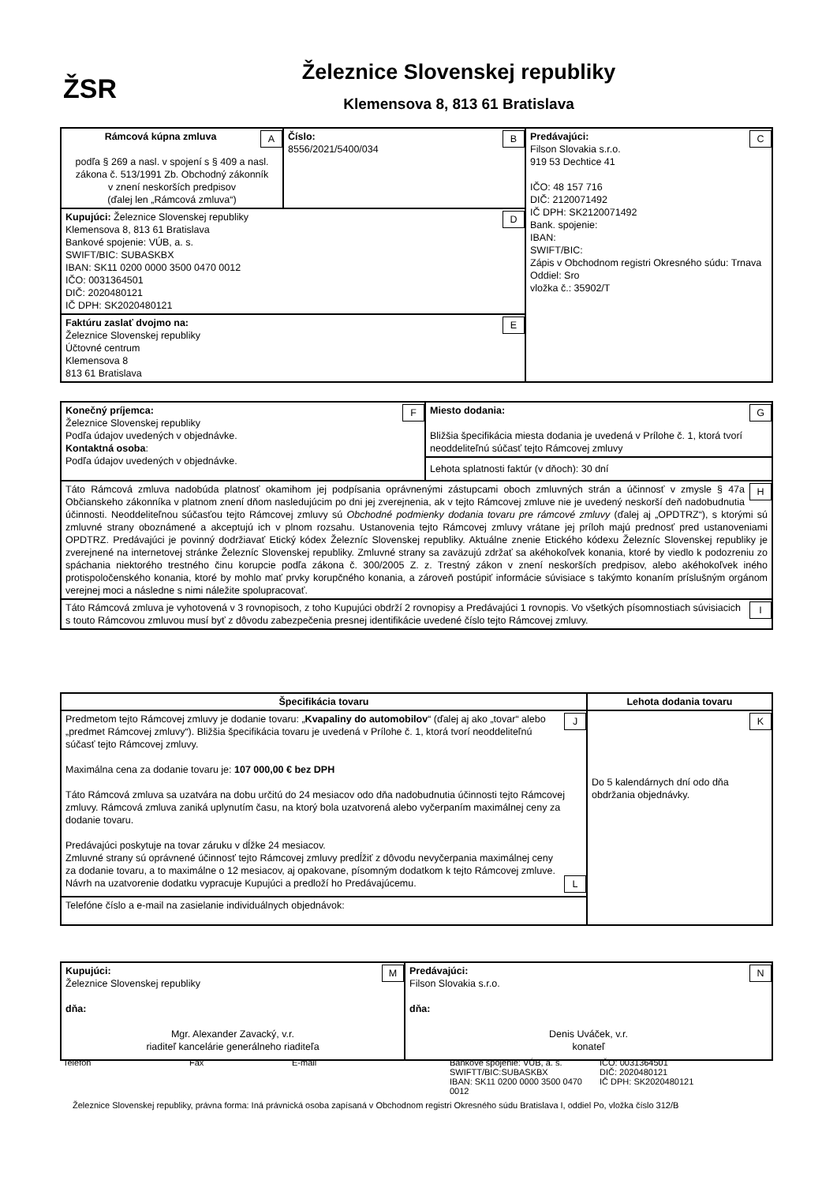ŽSR
Železnice Slovenskej republiky
Klemensova 8, 813 61 Bratislava
| A Rámcová kúpna zmluva podľa § 269 a nasl. v spojení s § 409 a nasl. zákona č. 513/1991 Zb. Obchodný zákonník v znení neskorších predpisov (ďalej len „Rámcová zmluva“) | B Číslo: 8556/2021/5400/034 | C Predávajúci: Filson Slovakia s.r.o. 919 53 Dechtice 41 IČO: 48 157 716 DIČ: 2120071492 IČ DPH: SK2120071492 Bank. spojenie: IBAN: SWIFT/BIC: Zápis v Obchodnom registri Okresného súdu: Trnava Oddiel: Sro vložka č.: 35902/T |
| D Kupujúci: Železnice Slovenskej republiky Klemensova 8, 813 61 Bratislava Bankové spojenie: VÚB, a. s. SWIFT/BIC: SUBASKBX IBAN: SK11 0200 0000 3500 0470 0012 IČO: 0031364501 DIČ: 2020480121 IČ DPH: SK2020480121 | | |
| E Faktúru zaslať dvojmo na: Železnice Slovenskej republiky Účtovné centrum Klemensova 8 813 61 Bratislava | | |
| F Konečný príjemca: Železnice Slovenskej republiky Podľa údajov uvedených v objednávke. Kontaktná osoba : Podľa údajov uvedených v objednávke. | G Miesto dodania: Bližšia špecifikácia miesta dodania je uvedená v Prílohe č. 1, ktorá tvorí neoddeliteľnú súčasť tejto Rámcovej zmluvy |
| | Lehota splatnosti faktúr (v dňoch): 30 dní |
| H Táto Rámcová zmluva nadobúda platnosť okamihom jej podpísania oprávnenými zástupcami oboch zmluvných strán a účinnosť v zmysle § 47a Občianskeho zákonníka v platnom znení dňom nasledujúcim po dni jej zverejnenia, ak v tejto Rámcovej zmluve nie je uvedený neskorší deň nadobudnutia účinnosti. Neoddeliteľnou súčasťou tejto Rámcovej zmluvy sú Obchodné podmienky dodania tovaru pre rámcové zmluvy (ďalej aj „OPDTRZ“), s ktorými sú zmluvné strany oboznámené a akceptujú ich v plnom rozsahu. Ustanovenia tejto Rámcovej zmluvy vrátane jej príloh majú prednosť pred ustanoveniami OPDTRZ. Predávajúci je povinný dodržiavať Etický kódex Železníc Slovenskej republiky. Aktuálne znenie Etického kódexu Železníc Slovenskej republiky je zverejnené na internetovej stránke Železníc Slovenskej republiky. Zmluvné strany sa zaväzujú zdržať sa akéhokoľvek konania, ktoré by viedlo k podozreniu zo spáchania niektorého trestného činu korupcie podľa zákona č. 300/2005 Z. z. Trestný zákon v znení neskorších predpisov, alebo akéhokoľvek iného protispoločenského konania, ktoré by mohlo mať prvky korupčného konania, a zároveň postúpiť informácie súvisiace s takýmto konaním príslušným orgánom verejnej moci a následne s nimi náležite spolupracovať. | |
| I Táto Rámcová zmluva je vyhotovená v 3 rovnopisoch, z toho Kupujúci obdrží 2 rovnopisy a Predávajúci 1 rovnopis. Vo všetkých písomnostiach súvisiacich s touto Rámcovou zmluvou musí byť z dôvodu zabezpečenia presnej identifikácie uvedené číslo tejto Rámcovej zmluvy. | |
| Špecifikácia tovaru | Lehota dodania tovaru |
| --- | --- |
| J Predmetom tejto Rámcovej zmluvy je dodanie tovaru: „ Kvapaliny do automobilov “ (ďalej aj ako „tovar“ alebo „predmet Rámcovej zmluvy“). Bližšia špecifikácia tovaru je uvedená v Prílohe č. 1, ktorá tvorí neoddeliteľnú súčasť tejto Rámcovej zmluvy. Maximálna cena za dodanie tovaru je: 107 000,00 € bez DPH Táto Rámcová zmluva sa uzatvára na dobu určitú do 24 mesiacov odo dňa nadobudnutia účinnosti tejto Rámcovej zmluvy. Rámcová zmluva zaniká uplynutím času, na ktorý bola uzatvorená alebo vyčerpaním maximálnej ceny za dodanie tovaru. Predávajúci poskytuje na tovar záruku v dĺžke 24 mesiacov. L Zmluvné strany sú oprávnené účinnosť tejto Rámcovej zmluvy predĺžiť z dôvodu nevyčerpania maximálnej ceny za dodanie tovaru, a to maximálne o 12 mesiacov, aj opakovane, písomným dodatkom k tejto Rámcovej zmluve. Návrh na uzatvorenie dodatku vypracuje Kupujúci a predloží ho Predávajúcemu. | K Do 5 kalendárnych dní odo dňa obdržania objednávky. |
| Telefóne číslo a e-mail na zasielanie individuálnych objednávok: | |
| M Kupujúci: Železnice Slovenskej republiky dňa: Mgr. Alexander Zavacký, v.r. riaditeľ kancelárie generálneho riaditeľa | N Predávajúci: Filson Slovakia s.r.o. dňa: Denis Uváček, v.r. konateľ |
| Telefón | Fax | E-mail | Bankové spojenie: VÚB, a. s. SWIFTT/BIC:SUBASKBX IBAN: SK11 0200 0000 3500 0470 0012 | IČO: 0031364501 DIČ: 2020480121 IČ DPH: SK2020480121 |
Železnice Slovenskej republiky, právna forma: Iná právnická osoba zapísaná v Obchodnom registri Okresného súdu Bratislava I, oddiel Po, vložka číslo 312/B